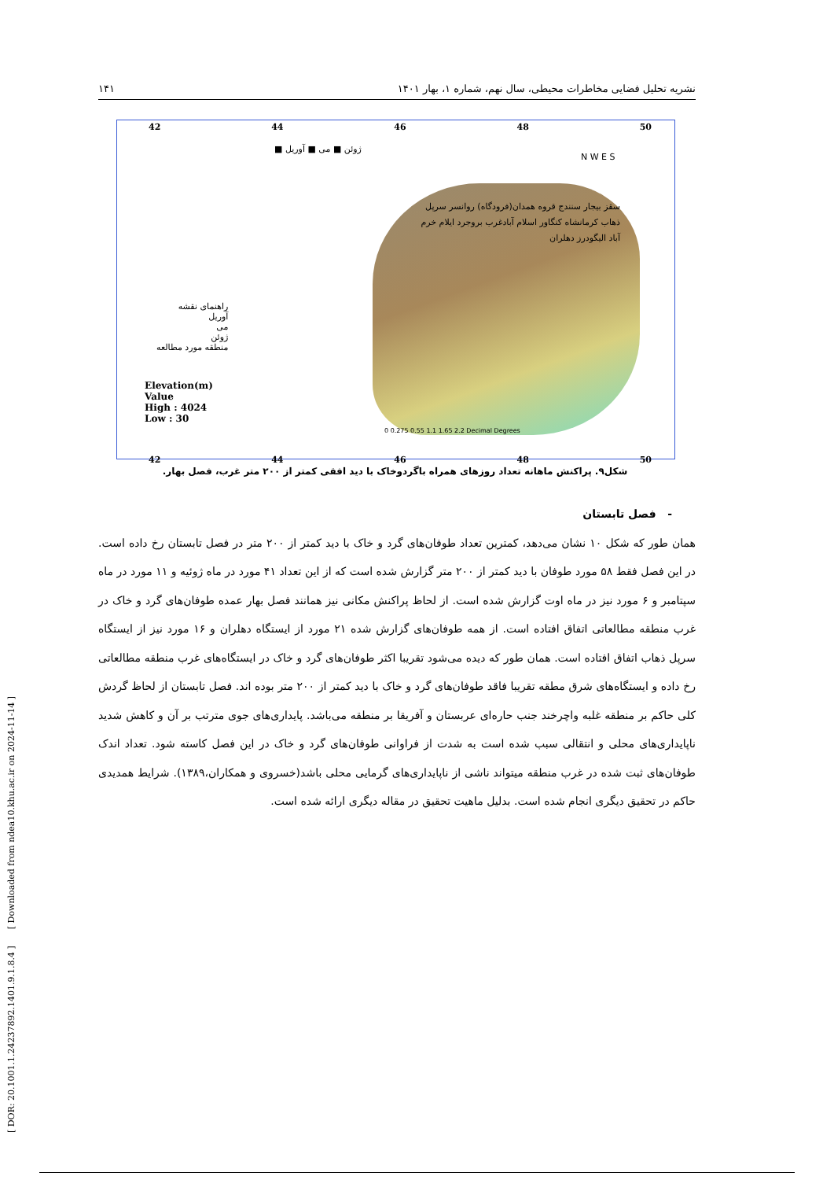[ DOR: 20.1001.1.24237892.1401.9.1.8.4 ] [ Downloaded from ndea10.khu.ac.ir on 2024-11-14 ]
نشریه تحلیل فضایی مخاطرات محیطی، سال نهم، شماره ۱، بهار ۱۴۰۱ ۱۴۱
42 44 46 48 50
ژوئن ■ می ■ آوریل ■
راهنمای نقشه
آوریل
می
ژوئن
منطقه مورد مطالعه
Elevation(m)
Value
High : 4024
Low : 30
0 0.275 0.55 1.1 1.65 2.2 Decimal Degrees
N W E S
سقز بیجار سنندج قروه همدان(فرودگاه) روانسر سرپل ذهاب کرمانشاه کنگاور اسلام آبادغرب بروجرد ایلام خرم آباد الیگودرز دهلران
42 44 46 48 50
شکل۹. پراکنش ماهانه تعداد روزهای همراه باگردوخاک با دید افقی کمتر از ۲۰۰ متر غرب، فصل بهار.
- فصل تابستان
همان طور که شکل ۱۰ نشان می‌دهد، کمترین تعداد طوفان‌های گرد و خاک با دید کمتر از ۲۰۰ متر در فصل تابستان رخ داده است. در این فصل فقط ۵۸ مورد طوفان با دید کمتر از ۲۰۰ متر گزارش شده است که از این تعداد ۴۱ مورد در ماه ژوئیه و ۱۱ مورد در ماه سپتامبر و ۶ مورد نیز در ماه اوت گزارش شده است. از لحاظ پراکنش مکانی نیز همانند فصل بهار عمده طوفان‌های گرد و خاک در غرب منطقه مطالعاتی اتفاق افتاده است. از همه طوفان‌های گزارش شده ۲۱ مورد از ایستگاه دهلران و ۱۶ مورد نیز از ایستگاه سرپل ذهاب اتفاق افتاده است. همان طور که دیده می‌شود تقریبا اکثر طوفان‌های گرد و خاک در ایستگاه‌های غرب منطقه مطالعاتی رخ داده و ایستگاه‌های شرق مطقه تقریبا فاقد طوفان‌های گرد و خاک با دید کمتر از ۲۰۰ متر بوده اند. فصل تابستان از لحاظ گردش کلی حاکم بر منطقه غلبه واچرخند جنب حاره‌ای عربستان و آفریقا بر منطقه می‌باشد. پایداری‌های جوی مترتب بر آن و کاهش شدید ناپایداری‌های محلی و انتقالی سبب شده است به شدت از فراوانی طوفان‌های گرد و خاک در این فصل کاسته شود. تعداد اندک طوفان‌های ثبت شده در غرب منطقه میتواند ناشی از ناپایداری‌های گرمایی محلی باشد(خسروی و همکاران،۱۳۸۹). شرایط همدیدی حاکم در تحقیق دیگری انجام شده است. بدلیل ماهیت تحقیق در مقاله دیگری ارائه شده است.